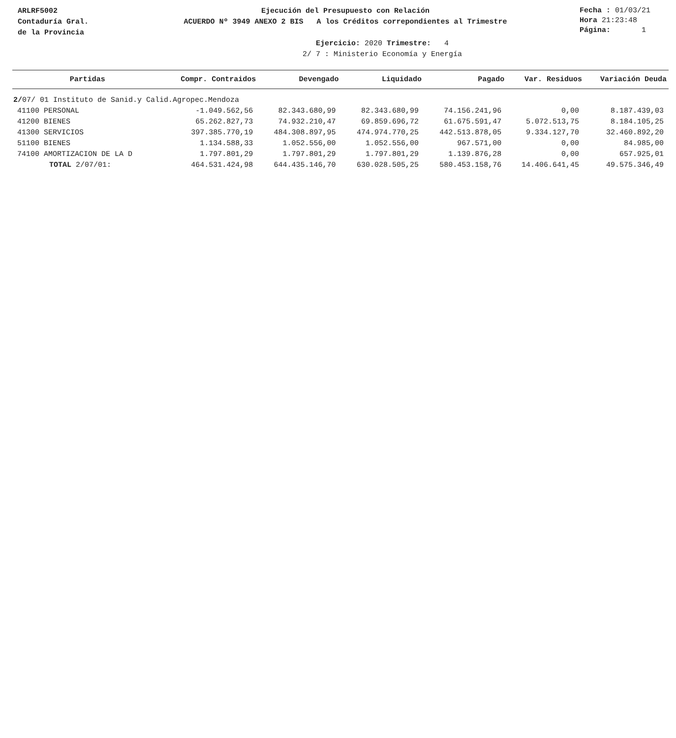ARLRF5002
Contaduría Gral.
de la Provincia
Ejecución del Presupuesto con Relación
ACUERDO Nº 3949 ANEXO 2 BIS A los Créditos correpondientes al Trimestre
Fecha : 01/03/21
Hora 21:23:48
Página: 1
Ejercicio: 2020 Trimestre: 4
2/ 7 : Ministerio Economía y Energía
| Partidas | Compr. Contraidos | Devengado | Liquidado | Pagado | Var. Residuos | Variación Deuda |
| --- | --- | --- | --- | --- | --- | --- |
| 2/ 07/ 01 Instituto de Sanid.y Calid.Agropec.Mendoza | | | | | | |
| 41100 PERSONAL | -1.049.562,56 | 82.343.680,99 | 82.343.680,99 | 74.156.241,96 | 0,00 | 8.187.439,03 |
| 41200 BIENES | 65.262.827,73 | 74.932.210,47 | 69.859.696,72 | 61.675.591,47 | 5.072.513,75 | 8.184.105,25 |
| 41300 SERVICIOS | 397.385.770,19 | 484.308.897,95 | 474.974.770,25 | 442.513.878,05 | 9.334.127,70 | 32.460.892,20 |
| 51100 BIENES | 1.134.588,33 | 1.052.556,00 | 1.052.556,00 | 967.571,00 | 0,00 | 84.985,00 |
| 74100 AMORTIZACION DE LA D | 1.797.801,29 | 1.797.801,29 | 1.797.801,29 | 1.139.876,28 | 0,00 | 657.925,01 |
| TOTAL 2/07/01: | 464.531.424,98 | 644.435.146,70 | 630.028.505,25 | 580.453.158,76 | 14.406.641,45 | 49.575.346,49 |